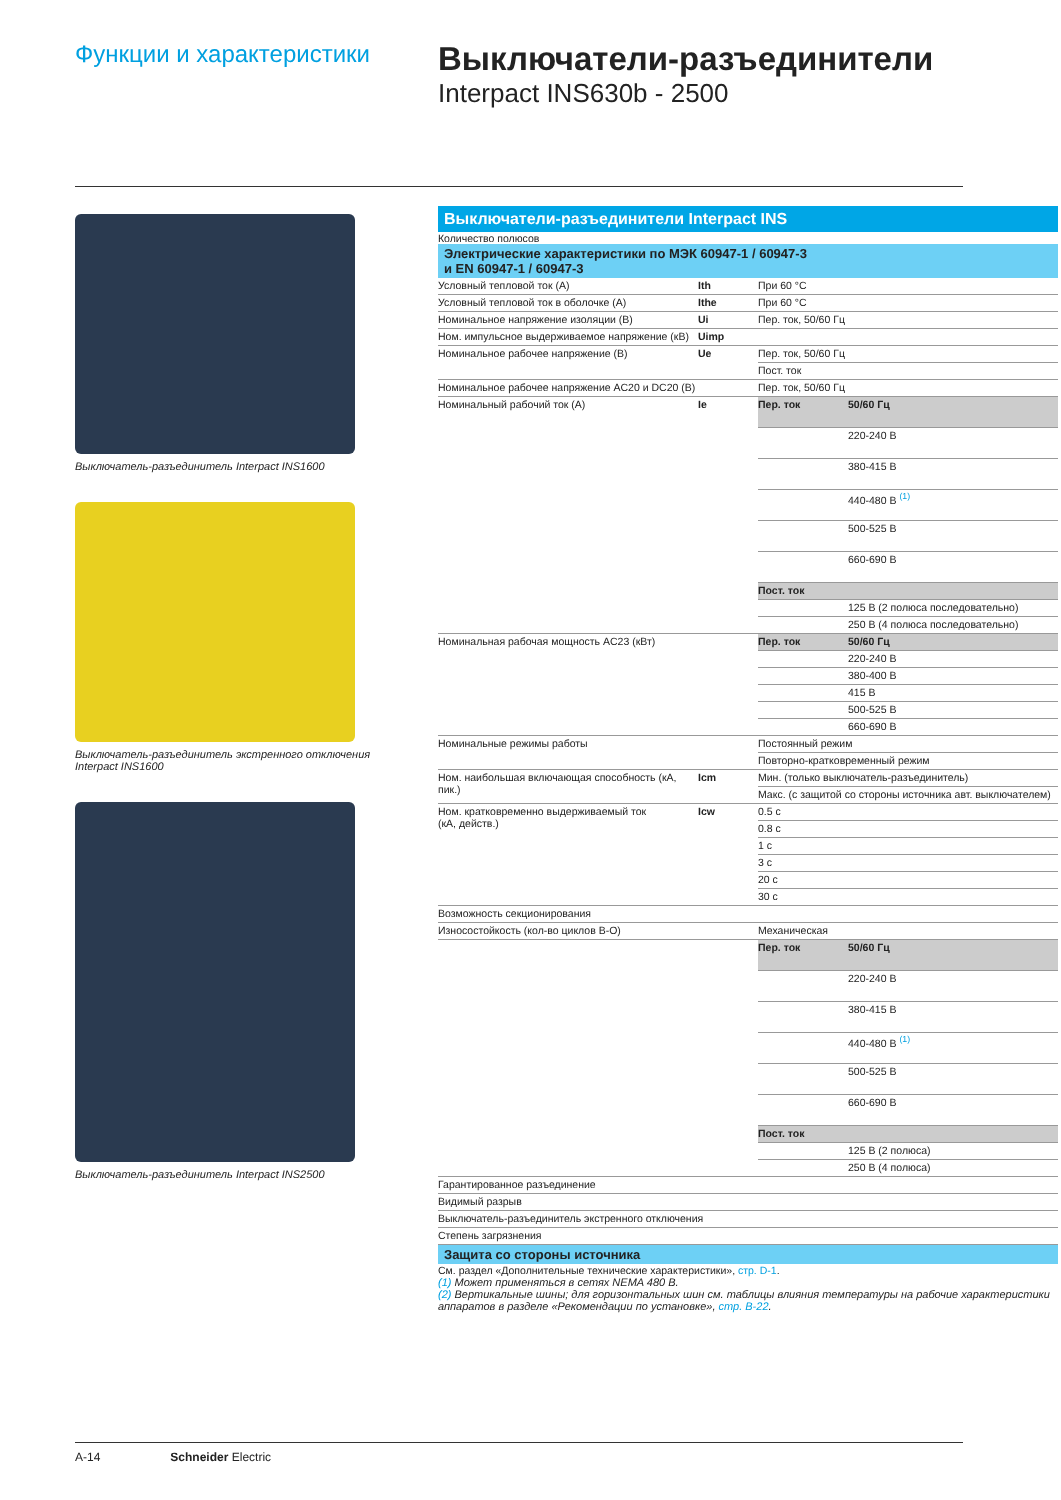Функции и характеристики
Выключатели-разъединители
Interpact INS630b - 2500
Выключатель-разъединитель Interpact INS1600
Выключатель-разъединитель экстренного отключения
Interpact INS1600
Выключатель-разъединитель Interpact INS2500
Выключатели-разъединители Interpact INS
Количество полюсов
Электрические характеристики по МЭК 60947-1 / 60947-3
и EN 60947-1 / 60947-3
| Условный тепловой ток (A) | Ith | При 60 °C | |
| Условный тепловой ток в оболочке (A) | Ithe | При 60 °C | |
| Номинальное напряжение изоляции (В) | Ui | Пер. ток, 50/60 Гц | |
| Ном. импульсное выдерживаемое напряжение (кВ) | Uimp | | |
| Номинальное рабочее напряжение (В) | Ue | Пер. ток, 50/60 Гц | |
| | | Пост. ток | |
| Номинальное рабочее напряжение AC20 и DC20 (В) | | Пер. ток, 50/60 Гц | |
| Номинальный рабочий ток (A) | Ie | Пер. ток | 50/60 Гц |
| | | | 220-240 В |
| | | | 380-415 В |
| | | | 440-480 В <sup>(1)</sup> |
| | | | 500-525 В |
| | | | 660-690 В |
| | | Пост. ток | |
| | | | 125 В (2 полюса последовательно) |
| | | | 250 В (4 полюса последовательно) |
| Номинальная рабочая мощность AC23 (кВт) | | Пер. ток | 50/60 Гц |
| | | | 220-240 В |
| | | | 380-400 В |
| | | | 415 В |
| | | | 500-525 В |
| | | | 660-690 В |
| Номинальные режимы работы | | Постоянный режим | |
| | | Повторно-кратковременный режим | |
| Ном. наибольшая включающая способность (кА, пик.) | Icm | Мин. (только выключатель-разъединитель) | |
| | | Макс. (с защитой со стороны источника авт. выключателем) | |
| Ном. кратковременно выдерживаемый ток (кА, действ.) | Icw | 0.5 с | |
| | | 0.8 с | |
| | | 1 с | |
| | | 3 с | |
| | | 20 с | |
| | | 30 с | |
| Возможность секционирования | | | |
| Износостойкость (кол-во циклов В-О) | | Механическая | |
| | | Пер. ток | 50/60 Гц |
| | | | 220-240 В |
| | | | 380-415 В |
| | | | 440-480 В <sup>(1)</sup> |
| | | | 500-525 В |
| | | | 660-690 В |
| | | Пост. ток | |
| | | | 125 В (2 полюса) |
| | | | 250 В (4 полюса) |
| Гарантированное разъединение | | | |
| Видимый разрыв | | | |
| Выключатель-разъединитель экстренного отключения | | | |
| Степень загрязнения | | | |
Защита со стороны источника
См. раздел «Дополнительные технические характеристики», стр. D-1.
(1) Может применяться в сетях NEMA 480 В.
(2) Вертикальные шины; для горизонтальных шин см. таблицы влияния температуры на рабочие характеристики аппаратов в разделе «Рекомендации по установке», стр. B-22.
A-14 Schneider Electric